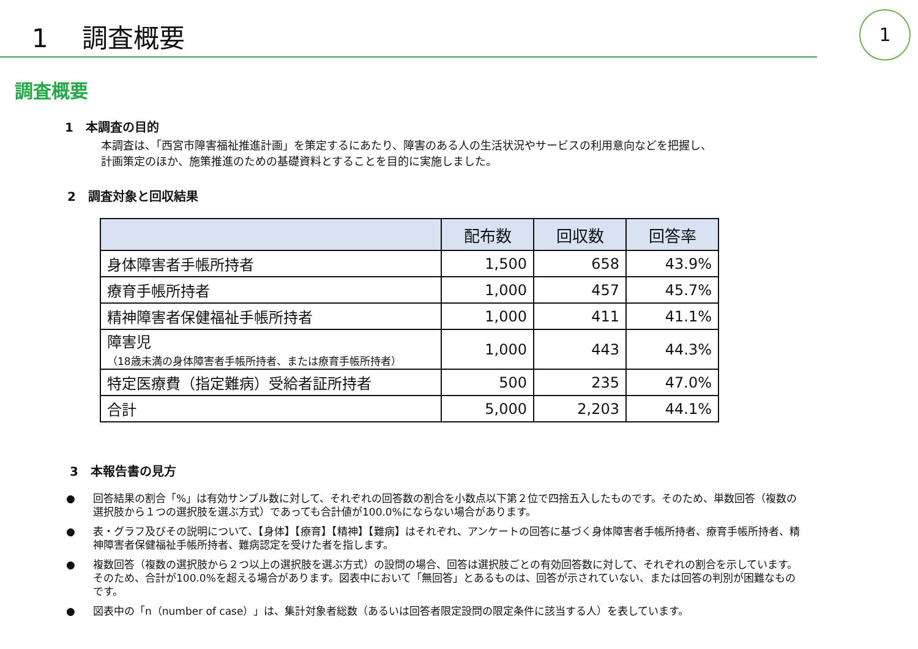1　 調査概要
1
調査概要
1　本調査の目的
本調査は、「西宮市障害福祉推進計画」を策定するにあたり、障害のある人の生活状況やサービスの利用意向などを把握し、
計画策定のほか、施策推進のための基礎資料とすることを目的に実施しました。
2　調査対象と回収結果
| | 配布数 | 回収数 | 回答率 |
| --- | --- | --- | --- |
| 身体障害者手帳所持者 | 1,500 | 658 | 43.9% |
| 療育手帳所持者 | 1,000 | 457 | 45.7% |
| 精神障害者保健福祉手帳所持者 | 1,000 | 411 | 41.1% |
| 障害児 （18歳未満の身体障害者手帳所持者、または療育手帳所持者） | 1,000 | 443 | 44.3% |
| 特定医療費（指定難病）受給者証所持者 | 500 | 235 | 47.0% |
| 合計 | 5,000 | 2,203 | 44.1% |
3　本報告書の見方
● 回答結果の割合「%」は有効サンプル数に対して、それぞれの回答数の割合を小数点以下第２位で四捨五入したものです。そのため、単数回答（複数の選択肢から１つの選択肢を選ぶ方式）であっても合計値が100.0%にならない場合があります。
● 表・グラフ及びその説明について、【身体】【療育】【精神】【難病】はそれぞれ、アンケートの回答に基づく身体障害者手帳所持者、療育手帳所持者、精神障害者保健福祉手帳所持者、難病認定を受けた者を指します。
● 複数回答（複数の選択肢から２つ以上の選択肢を選ぶ方式）の設問の場合、回答は選択肢ごとの有効回答数に対して、それぞれの割合を示しています。そのため、合計が100.0%を超える場合があります。図表中において「無回答」とあるものは、回答が示されていない、または回答の判別が困難なものです。
● 図表中の「n（number of case）」は、集計対象者総数（あるいは回答者限定設問の限定条件に該当する人）を表しています。